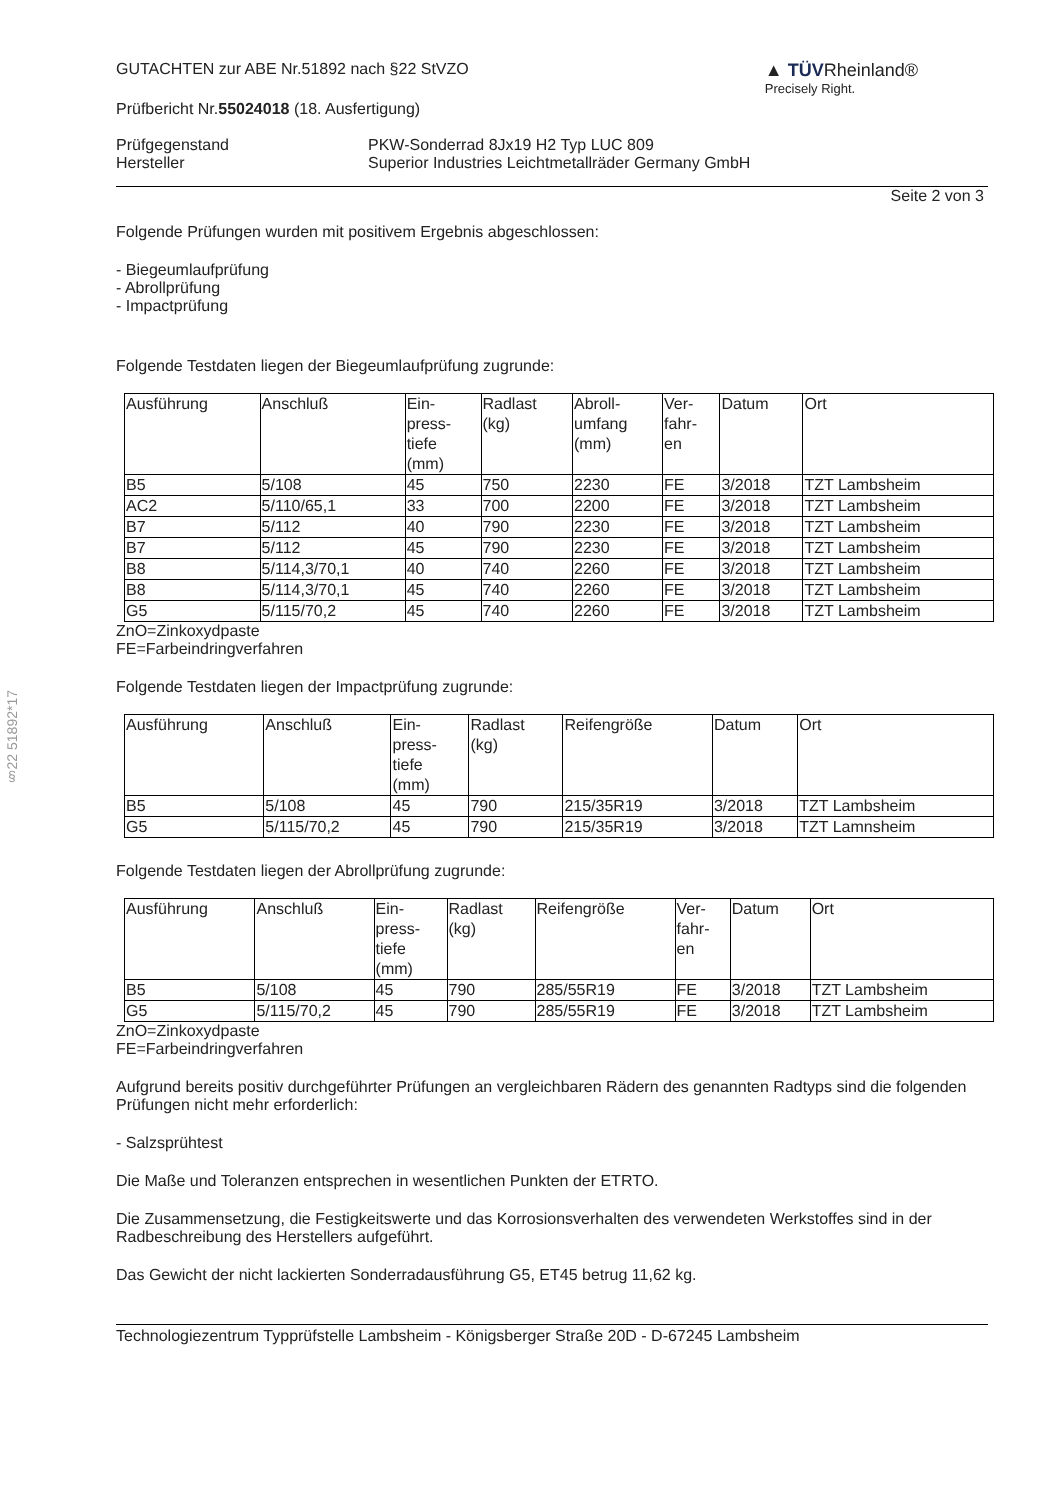§22 51892*17
GUTACHTEN zur ABE Nr.51892 nach §22 StVZO
Prüfbericht Nr.55024018 (18. Ausfertigung)
▲ TÜVRheinland®
Precisely Right.
Prüfgegenstand
Hersteller
PKW-Sonderrad 8Jx19 H2 Typ LUC 809
Superior Industries Leichtmetallräder Germany GmbH
Seite 2 von 3
Folgende Prüfungen wurden mit positivem Ergebnis abgeschlossen:
- Biegeumlaufprüfung
- Abrollprüfung
- Impactprüfung
Folgende Testdaten liegen der Biegeumlaufprüfung zugrunde:
| Ausführung | Anschluß | Ein- press- tiefe (mm) | Radlast (kg) | Abroll- umfang (mm) | Ver- fahr- en | Datum | Ort |
| --- | --- | --- | --- | --- | --- | --- | --- |
| B5 | 5/108 | 45 | 750 | 2230 | FE | 3/2018 | TZT Lambsheim |
| AC2 | 5/110/65,1 | 33 | 700 | 2200 | FE | 3/2018 | TZT Lambsheim |
| B7 | 5/112 | 40 | 790 | 2230 | FE | 3/2018 | TZT Lambsheim |
| B7 | 5/112 | 45 | 790 | 2230 | FE | 3/2018 | TZT Lambsheim |
| B8 | 5/114,3/70,1 | 40 | 740 | 2260 | FE | 3/2018 | TZT Lambsheim |
| B8 | 5/114,3/70,1 | 45 | 740 | 2260 | FE | 3/2018 | TZT Lambsheim |
| G5 | 5/115/70,2 | 45 | 740 | 2260 | FE | 3/2018 | TZT Lambsheim |
ZnO=Zinkoxydpaste
FE=Farbeindringverfahren
Folgende Testdaten liegen der Impactprüfung zugrunde:
| Ausführung | Anschluß | Ein- press- tiefe (mm) | Radlast (kg) | Reifengröße | Datum | Ort |
| --- | --- | --- | --- | --- | --- | --- |
| B5 | 5/108 | 45 | 790 | 215/35R19 | 3/2018 | TZT Lambsheim |
| G5 | 5/115/70,2 | 45 | 790 | 215/35R19 | 3/2018 | TZT Lamnsheim |
Folgende Testdaten liegen der Abrollprüfung zugrunde:
| Ausführung | Anschluß | Ein- press- tiefe (mm) | Radlast (kg) | Reifengröße | Ver- fahr- en | Datum | Ort |
| --- | --- | --- | --- | --- | --- | --- | --- |
| B5 | 5/108 | 45 | 790 | 285/55R19 | FE | 3/2018 | TZT Lambsheim |
| G5 | 5/115/70,2 | 45 | 790 | 285/55R19 | FE | 3/2018 | TZT Lambsheim |
ZnO=Zinkoxydpaste
FE=Farbeindringverfahren
Aufgrund bereits positiv durchgeführter Prüfungen an vergleichbaren Rädern des genannten Radtyps sind die folgenden Prüfungen nicht mehr erforderlich:
- Salzsprühtest
Die Maße und Toleranzen entsprechen in wesentlichen Punkten der ETRTO.
Die Zusammensetzung, die Festigkeitswerte und das Korrosionsverhalten des verwendeten Werkstoffes sind in der Radbeschreibung des Herstellers aufgeführt.
Das Gewicht der nicht lackierten Sonderradausführung G5, ET45 betrug 11,62 kg.
Technologiezentrum Typprüfstelle Lambsheim - Königsberger Straße 20D - D-67245 Lambsheim